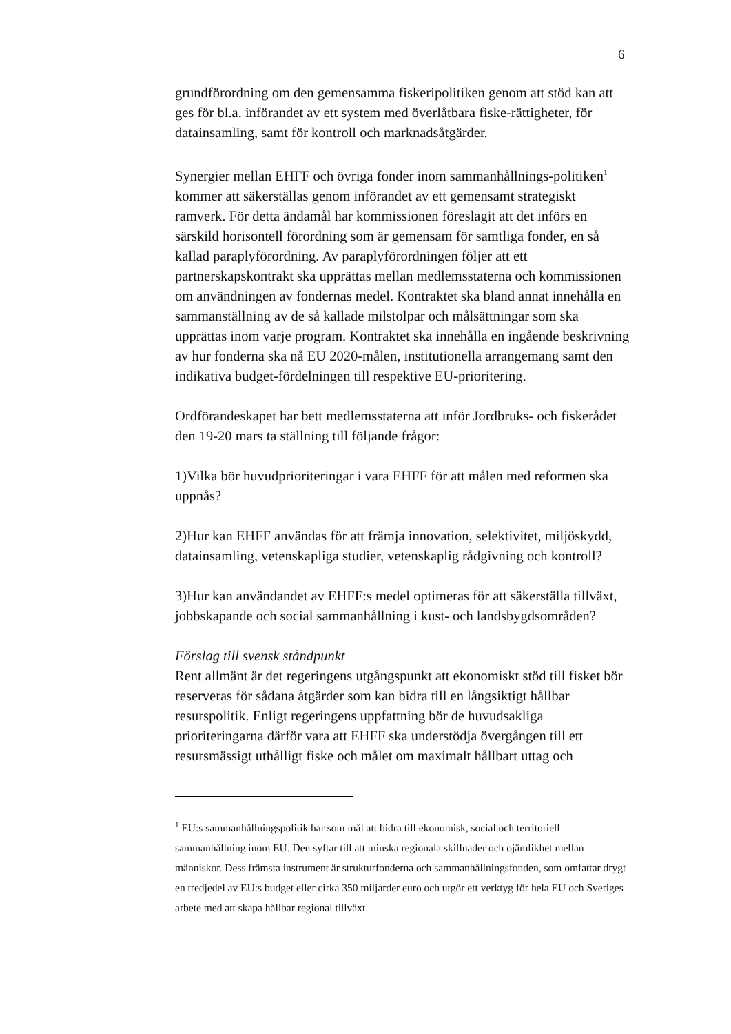6
grundförordning om den gemensamma fiskeripolitiken genom att stöd kan att ges för bl.a. införandet av ett system med överlåtbara fiske-rättigheter, för datainsamling, samt för kontroll och marknadsåtgärder.
Synergier mellan EHFF och övriga fonder inom sammanhållnings-politiken<sup>1</sup> kommer att säkerställas genom införandet av ett gemensamt strategiskt ramverk. För detta ändamål har kommissionen föreslagit att det införs en särskild horisontell förordning som är gemensam för samtliga fonder, en så kallad paraplyförordning. Av paraplyförordningen följer att ett partnerskapskontrakt ska upprättas mellan medlemsstaterna och kommissionen om användningen av fondernas medel. Kontraktet ska bland annat innehålla en sammanställning av de så kallade milstolpar och målsättningar som ska upprättas inom varje program. Kontraktet ska innehålla en ingående beskrivning av hur fonderna ska nå EU 2020-målen, institutionella arrangemang samt den indikativa budget-fördelningen till respektive EU-prioritering.
Ordförandeskapet har bett medlemsstaterna att inför Jordbruks- och fiskerådet den 19-20 mars ta ställning till följande frågor:
1)Vilka bör huvudprioriteringar i vara EHFF för att målen med reformen ska uppnås?
2)Hur kan EHFF användas för att främja innovation, selektivitet, miljöskydd, datainsamling, vetenskapliga studier, vetenskaplig rådgivning och kontroll?
3)Hur kan användandet av EHFF:s medel optimeras för att säkerställa tillväxt, jobbskapande och social sammanhållning i kust- och landsbygdsområden?
Förslag till svensk ståndpunkt
Rent allmänt är det regeringens utgångspunkt att ekonomiskt stöd till fisket bör reserveras för sådana åtgärder som kan bidra till en långsiktigt hållbar resurspolitik. Enligt regeringens uppfattning bör de huvudsakliga prioriteringarna därför vara att EHFF ska understödja övergången till ett resursmässigt uthålligt fiske och målet om maximalt hållbart uttag och
<sup>1</sup> EU:s sammanhållningspolitik har som mål att bidra till ekonomisk, social och territoriell sammanhållning inom EU. Den syftar till att minska regionala skillnader och ojämlikhet mellan människor. Dess främsta instrument är strukturfonderna och sammanhållningsfonden, som omfattar drygt en tredjedel av EU:s budget eller cirka 350 miljarder euro och utgör ett verktyg för hela EU och Sveriges arbete med att skapa hållbar regional tillväxt.